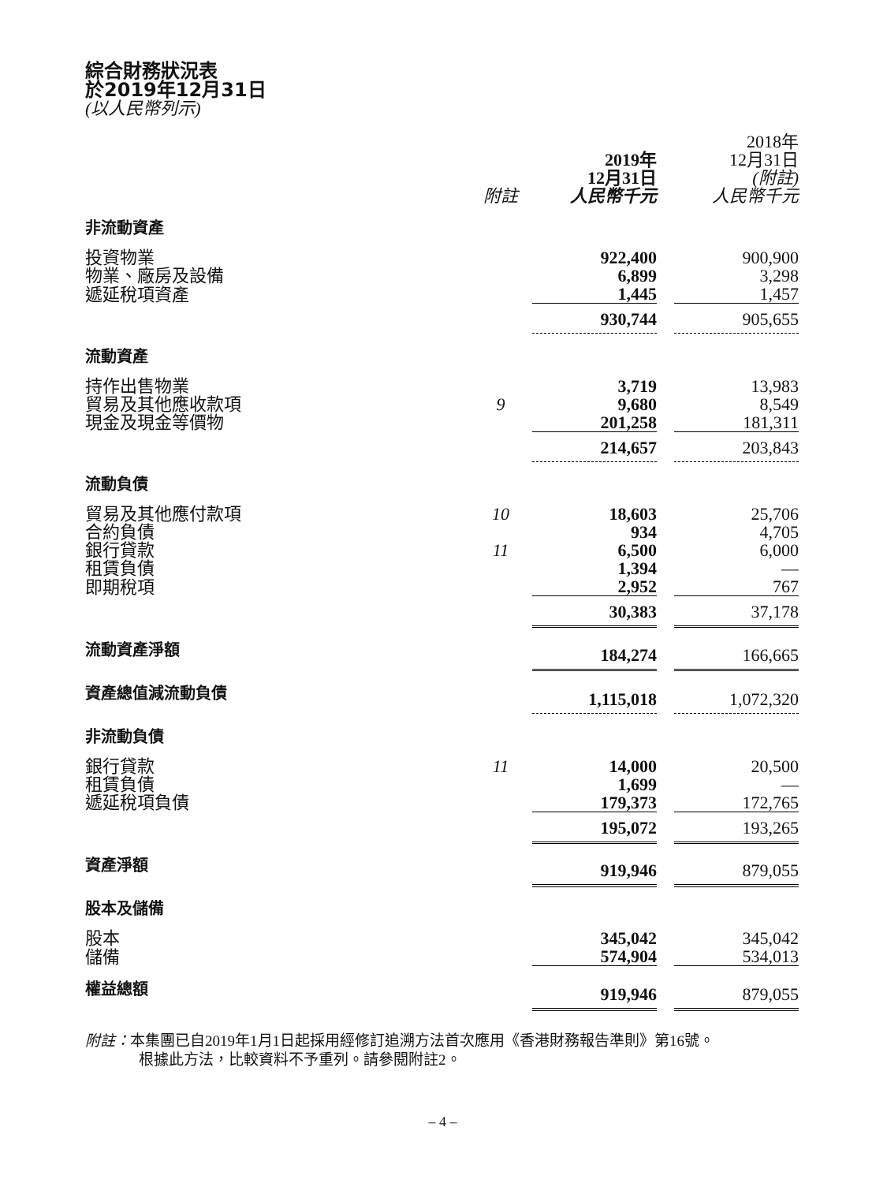綜合財務狀況表
於2019年12月31日
(以人民幣列示)
| | | 2019年 12月31日 | | 2018年 12月31日 (附註) |
| | 附註 | 人民幣千元 | | 人民幣千元 |
| 非流動資產 | | | | |
| 投資物業 | | 922,400 | | 900,900 |
| 物業、廠房及設備 | | 6,899 | | 3,298 |
| 遞延稅項資產 | | 1,445 | | 1,457 |
| | | 930,744 | | 905,655 |
| 流動資產 | | | | |
| 持作出售物業 | | 3,719 | | 13,983 |
| 貿易及其他應收款項 | 9 | 9,680 | | 8,549 |
| 現金及現金等價物 | | 201,258 | | 181,311 |
| | | 214,657 | | 203,843 |
| 流動負債 | | | | |
| 貿易及其他應付款項 | 10 | 18,603 | | 25,706 |
| 合約負債 | | 934 | | 4,705 |
| 銀行貸款 | 11 | 6,500 | | 6,000 |
| 租賃負債 | | 1,394 | | — |
| 即期稅項 | | 2,952 | | 767 |
| | | 30,383 | | 37,178 |
| 流動資產淨額 | | 184,274 | | 166,665 |
| 資產總值減流動負債 | | 1,115,018 | | 1,072,320 |
| 非流動負債 | | | | |
| 銀行貸款 | 11 | 14,000 | | 20,500 |
| 租賃負債 | | 1,699 | | — |
| 遞延稅項負債 | | 179,373 | | 172,765 |
| | | 195,072 | | 193,265 |
| 資產淨額 | | 919,946 | | 879,055 |
| 股本及儲備 | | | | |
| 股本 | | 345,042 | | 345,042 |
| 儲備 | | 574,904 | | 534,013 |
| 權益總額 | | 919,946 | | 879,055 |
附註：本集團已自2019年1月1日起採用經修訂追溯方法首次應用《香港財務報告準則》第16號。
根據此方法，比較資料不予重列。請參閱附註2。
– 4 –